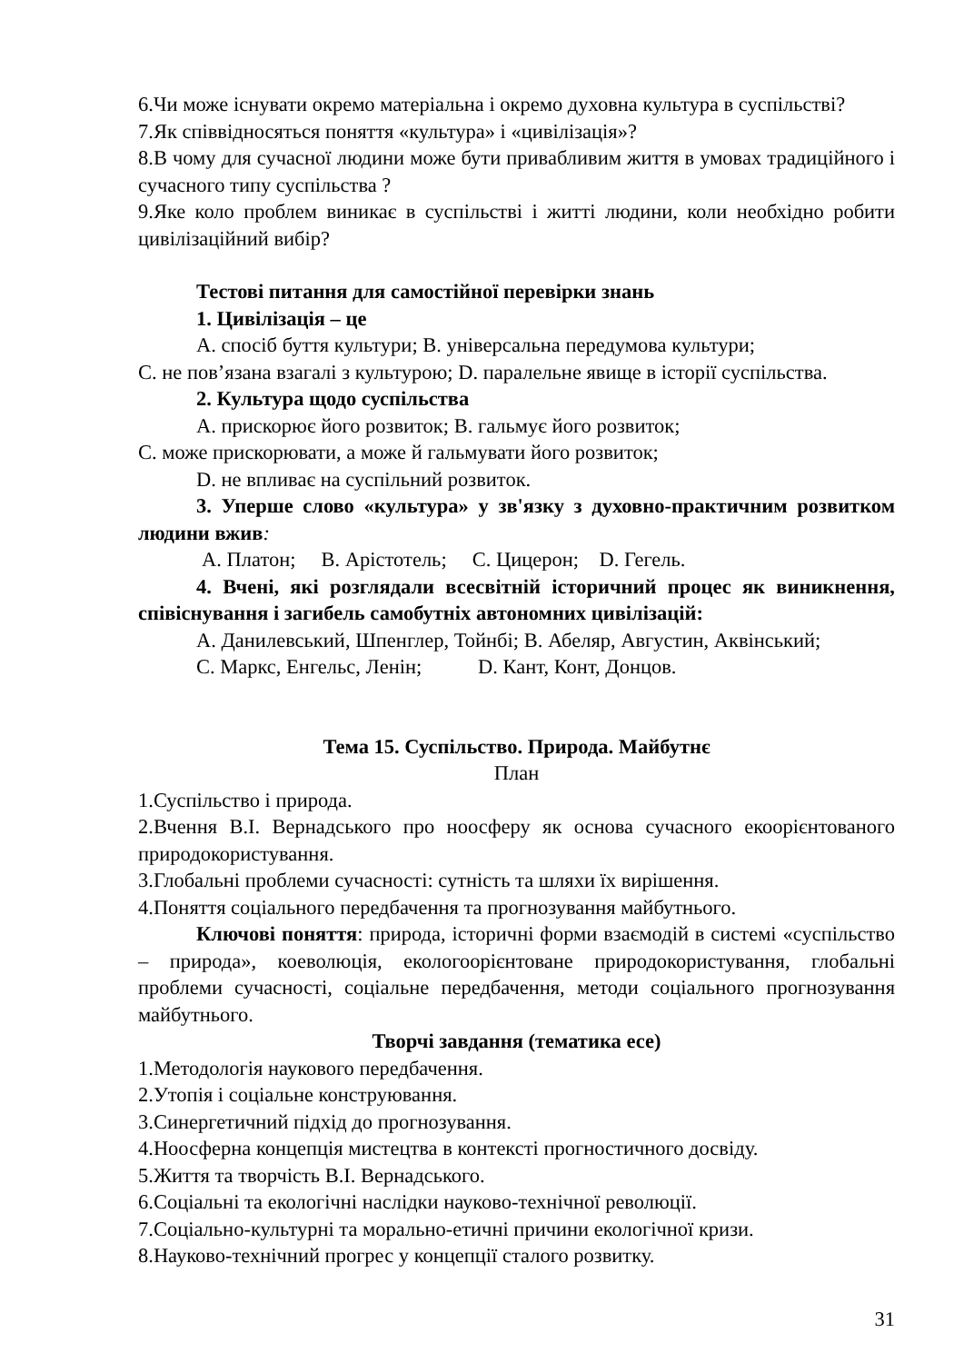6.Чи може існувати окремо матеріальна і окремо духовна культура в суспільстві?
7.Як співвідносяться поняття «культура» і «цивілізація»?
8.В чому для сучасної людини може бути привабливим життя в умовах традиційного і сучасного типу суспільства ?
9.Яке коло проблем виникає в суспільстві і житті людини, коли необхідно робити цивілізаційний вибір?
Тестові питання для самостійної перевірки знань
1. Цивілізація – це
А. спосіб буття культури; В. універсальна передумова культури;
С. не пов’язана взагалі з культурою; D. паралельне явище в історії суспільства.
2. Культура щодо суспільства
А. прискорює його розвиток; В. гальмує його розвиток;
С. може прискорювати, а може й гальмувати його розвиток;
D. не впливає на суспільний розвиток.
3. Уперше слово «культура» у зв'язку з духовно-практичним розвитком людини вжив:
А. Платон; В. Арістотель; С. Цицерон; D. Гегель.
4. Вчені, які розглядали всесвітній історичний процес як виникнення, співіснування і загибель самобутніх автономних цивілізацій:
А. Данилевський, Шпенглер, Тойнбі; В. Абеляр, Августин, Аквінський;
С. Маркс, Енгельс, Ленін; D. Кант, Конт, Донцов.
Тема 15. Суспільство. Природа. Майбутнє
План
1.Суспільство і природа.
2.Вчення В.І. Вернадського про ноосферу як основа сучасного екоорієнтованого природокористування.
3.Глобальні проблеми сучасності: сутність та шляхи їх вирішення.
4.Поняття соціального передбачення та прогнозування майбутнього.
Ключові поняття: природа, історичні форми взаємодій в системі «суспільство – природа», коеволюція, екологоорієнтоване природокористування, глобальні проблеми сучасності, соціальне передбачення, методи соціального прогнозування майбутнього.
Творчі завдання (тематика есе)
1.Методологія наукового передбачення.
2.Утопія і соціальне конструювання.
3.Синергетичний підхід до прогнозування.
4.Ноосферна концепція мистецтва в контексті прогностичного досвіду.
5.Життя та творчість В.І. Вернадського.
6.Соціальні та екологічні наслідки науково-технічної революції.
7.Соціально-культурні та морально-етичні причини екологічної кризи.
8.Науково-технічний прогрес у концепції сталого розвитку.
31